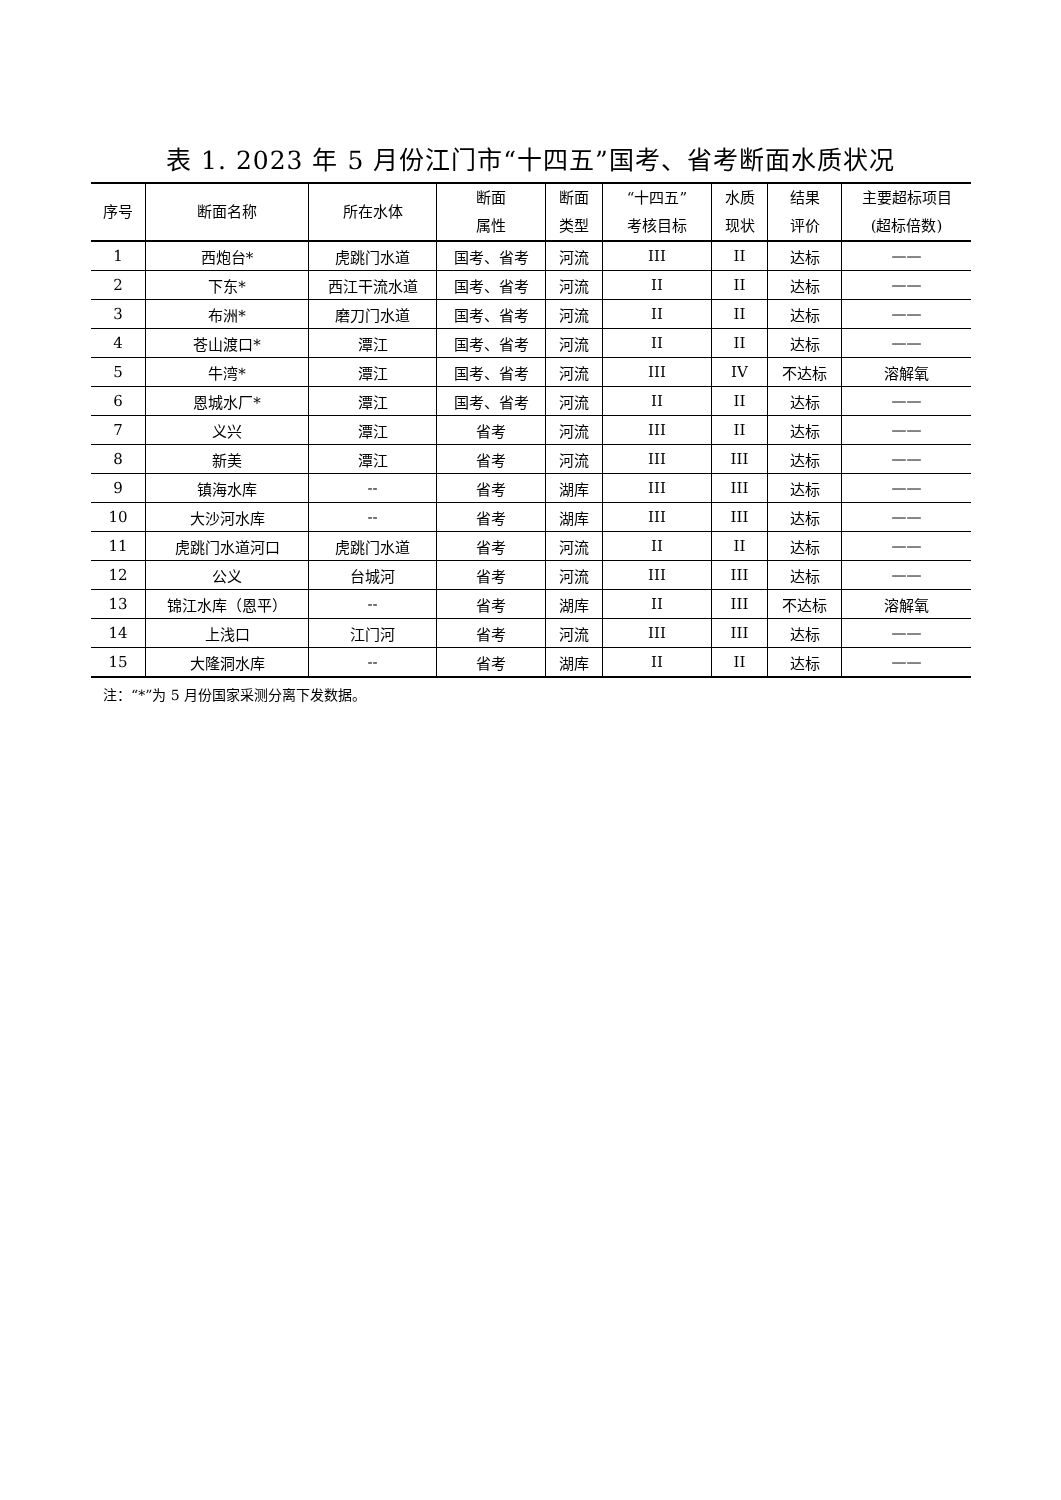表 1. 2023 年 5 月份江门市“十四五”国考、省考断面水质状况
| 序号 | 断面名称 | 所在水体 | 断面 属性 | 断面 类型 | “十四五” 考核目标 | 水质 现状 | 结果 评价 | 主要超标项目 (超标倍数) |
| --- | --- | --- | --- | --- | --- | --- | --- | --- |
| 1 | 西炮台* | 虎跳门水道 | 国考、省考 | 河流 | III | II | 达标 | —— |
| 2 | 下东* | 西江干流水道 | 国考、省考 | 河流 | II | II | 达标 | —— |
| 3 | 布洲* | 磨刀门水道 | 国考、省考 | 河流 | II | II | 达标 | —— |
| 4 | 苍山渡口* | 潭江 | 国考、省考 | 河流 | II | II | 达标 | —— |
| 5 | 牛湾* | 潭江 | 国考、省考 | 河流 | III | IV | 不达标 | 溶解氧 |
| 6 | 恩城水厂* | 潭江 | 国考、省考 | 河流 | II | II | 达标 | —— |
| 7 | 义兴 | 潭江 | 省考 | 河流 | III | II | 达标 | —— |
| 8 | 新美 | 潭江 | 省考 | 河流 | III | III | 达标 | —— |
| 9 | 镇海水库 | -- | 省考 | 湖库 | III | III | 达标 | —— |
| 10 | 大沙河水库 | -- | 省考 | 湖库 | III | III | 达标 | —— |
| 11 | 虎跳门水道河口 | 虎跳门水道 | 省考 | 河流 | II | II | 达标 | —— |
| 12 | 公义 | 台城河 | 省考 | 河流 | III | III | 达标 | —— |
| 13 | 锦江水库（恩平） | -- | 省考 | 湖库 | II | III | 不达标 | 溶解氧 |
| 14 | 上浅口 | 江门河 | 省考 | 河流 | III | III | 达标 | —— |
| 15 | 大隆洞水库 | -- | 省考 | 湖库 | II | II | 达标 | —— |
注：“*”为 5 月份国家采测分离下发数据。